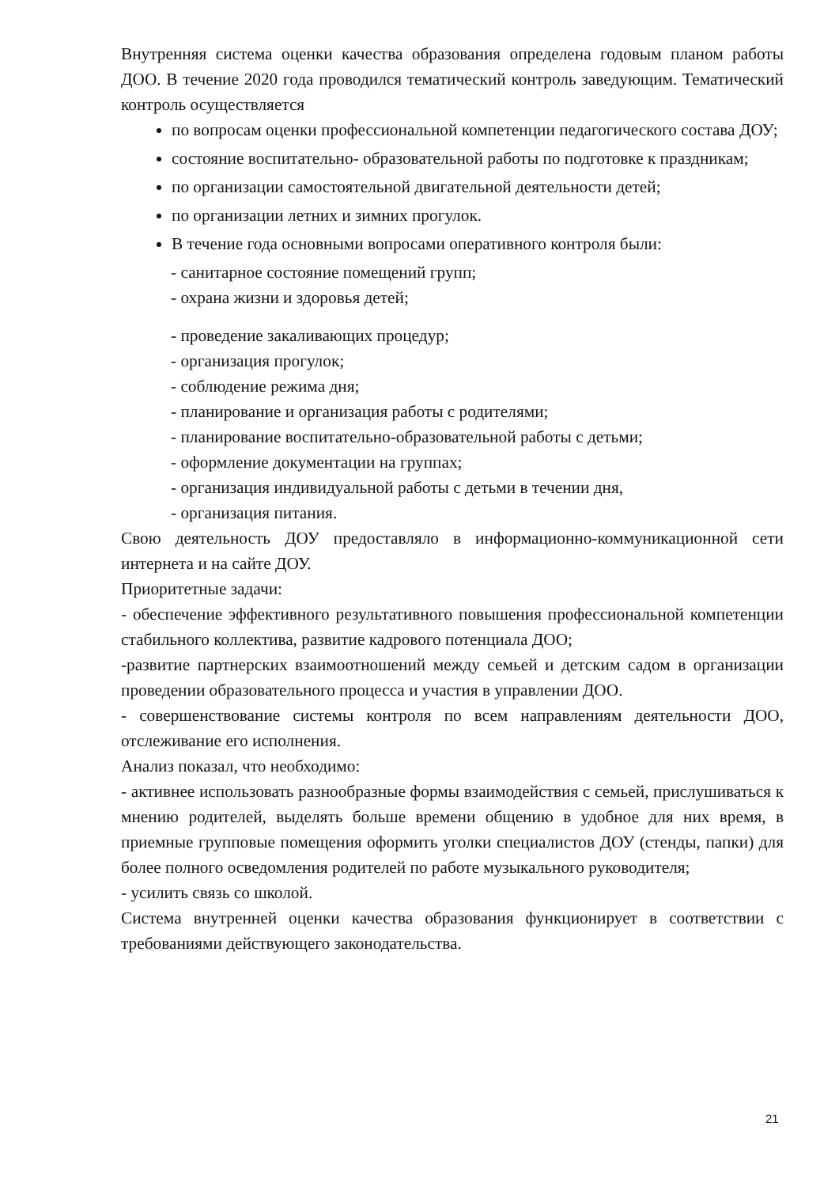Внутренняя система оценки качества образования определена годовым планом работы ДОО. В течение 2020 года проводился тематический контроль заведующим. Тематический контроль осуществляется
по вопросам оценки профессиональной компетенции педагогического состава ДОУ;
состояние воспитательно- образовательной работы по подготовке к праздникам;
по организации самостоятельной двигательной деятельности детей;
по организации летних и зимних прогулок.
В течение года основными вопросами оперативного контроля были:
- санитарное состояние помещений групп;
- охрана жизни и здоровья детей;
- проведение закаливающих процедур;
- организация прогулок;
- соблюдение режима дня;
- планирование и организация работы с родителями;
- планирование воспитательно-образовательной работы с детьми;
- оформление документации на группах;
- организация индивидуальной работы с детьми в течении дня,
- организация питания.
Свою деятельность ДОУ предоставляло в информационно-коммуникационной сети интернета и на сайте ДОУ.
Приоритетные задачи:
- обеспечение эффективного результативного повышения профессиональной компетенции стабильного коллектива, развитие кадрового потенциала ДОО;
-развитие партнерских взаимоотношений между семьей и детским садом в организации проведении образовательного процесса и участия в управлении ДОО.
- совершенствование системы контроля по всем направлениям деятельности ДОО, отслеживание его исполнения.
Анализ показал, что необходимо:
- активнее использовать разнообразные формы взаимодействия с семьей, прислушиваться к мнению родителей, выделять больше времени общению в удобное для них время, в приемные групповые помещения оформить уголки специалистов ДОУ (стенды, папки) для более полного осведомления родителей по работе музыкального руководителя;
- усилить связь со школой.
Система внутренней оценки качества образования функционирует в соответствии с требованиями действующего законодательства.
21